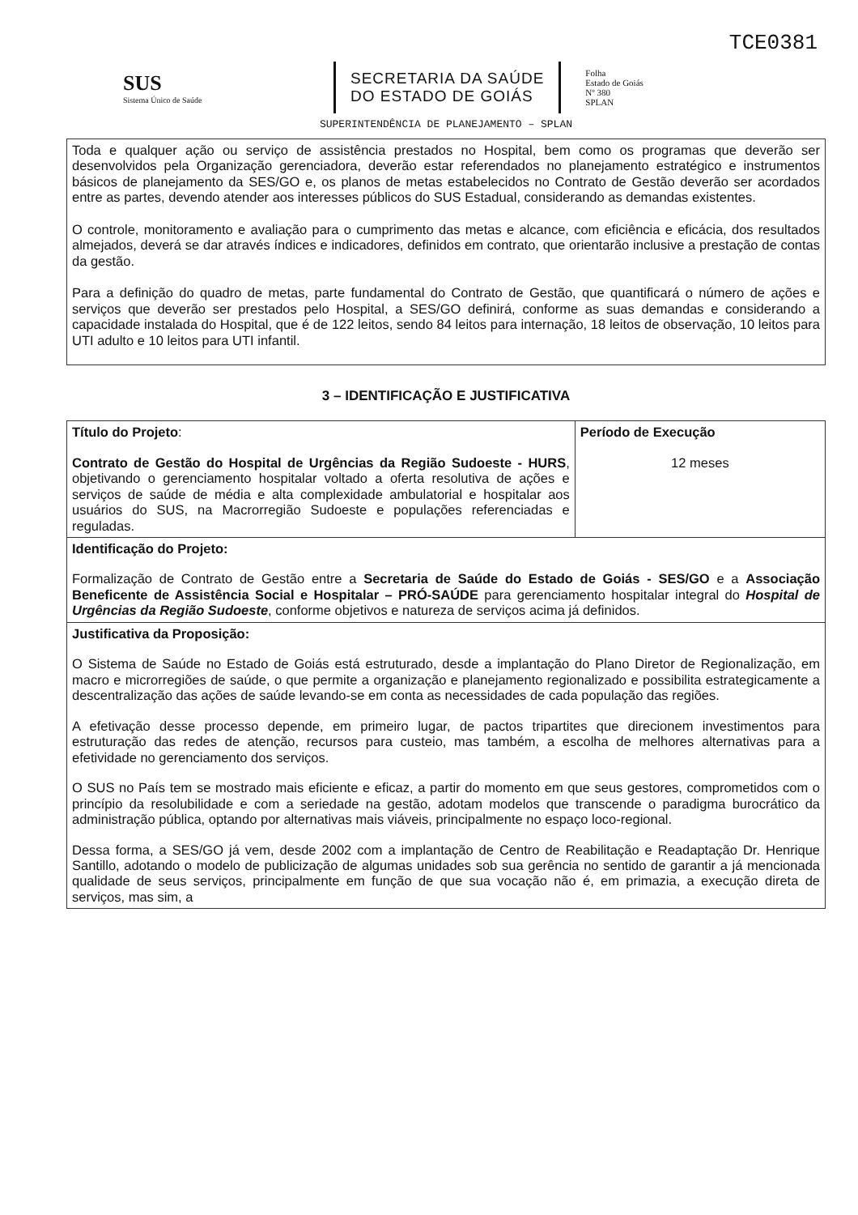TCE0381
SUS
Sistema Único de Saúde
SECRETARIA DA SAÚDE
DO ESTADO DE GOIÁS
Folha
Estado de Goiás
Nº 380
SPLAN
SUPERINTENDÊNCIA DE PLANEJAMENTO – SPLAN
Toda e qualquer ação ou serviço de assistência prestados no Hospital, bem como os programas que deverão ser desenvolvidos pela Organização gerenciadora, deverão estar referendados no planejamento estratégico e instrumentos básicos de planejamento da SES/GO e, os planos de metas estabelecidos no Contrato de Gestão deverão ser acordados entre as partes, devendo atender aos interesses públicos do SUS Estadual, considerando as demandas existentes.
O controle, monitoramento e avaliação para o cumprimento das metas e alcance, com eficiência e eficácia, dos resultados almejados, deverá se dar através índices e indicadores, definidos em contrato, que orientarão inclusive a prestação de contas da gestão.
Para a definição do quadro de metas, parte fundamental do Contrato de Gestão, que quantificará o número de ações e serviços que deverão ser prestados pelo Hospital, a SES/GO definirá, conforme as suas demandas e considerando a capacidade instalada do Hospital, que é de 122 leitos, sendo 84 leitos para internação, 18 leitos de observação, 10 leitos para UTI adulto e 10 leitos para UTI infantil.
3 – IDENTIFICAÇÃO E JUSTIFICATIVA
| Título do Projeto : Contrato de Gestão do Hospital de Urgências da Região Sudoeste - HURS , objetivando o gerenciamento hospitalar voltado a oferta resolutiva de ações e serviços de saúde de média e alta complexidade ambulatorial e hospitalar aos usuários do SUS, na Macrorregião Sudoeste e populações referenciadas e reguladas. | Período de Execução 12 meses |
| Identificação do Projeto: Formalização de Contrato de Gestão entre a Secretaria de Saúde do Estado de Goiás - SES/GO e a Associação Beneficente de Assistência Social e Hospitalar – PRÓ-SAÚDE para gerenciamento hospitalar integral do Hospital de Urgências da Região Sudoeste , conforme objetivos e natureza de serviços acima já definidos. | |
| Justificativa da Proposição: O Sistema de Saúde no Estado de Goiás está estruturado, desde a implantação do Plano Diretor de Regionalização, em macro e microrregiões de saúde, o que permite a organização e planejamento regionalizado e possibilita estrategicamente a descentralização das ações de saúde levando-se em conta as necessidades de cada população das regiões. A efetivação desse processo depende, em primeiro lugar, de pactos tripartites que direcionem investimentos para estruturação das redes de atenção, recursos para custeio, mas também, a escolha de melhores alternativas para a efetividade no gerenciamento dos serviços. O SUS no País tem se mostrado mais eficiente e eficaz, a partir do momento em que seus gestores, comprometidos com o princípio da resolubilidade e com a seriedade na gestão, adotam modelos que transcende o paradigma burocrático da administração pública, optando por alternativas mais viáveis, principalmente no espaço loco-regional. Dessa forma, a SES/GO já vem, desde 2002 com a implantação de Centro de Reabilitação e Readaptação Dr. Henrique Santillo, adotando o modelo de publicização de algumas unidades sob sua gerência no sentido de garantir a já mencionada qualidade de seus serviços, principalmente em função de que sua vocação não é, em primazia, a execução direta de serviços, mas sim, a | |